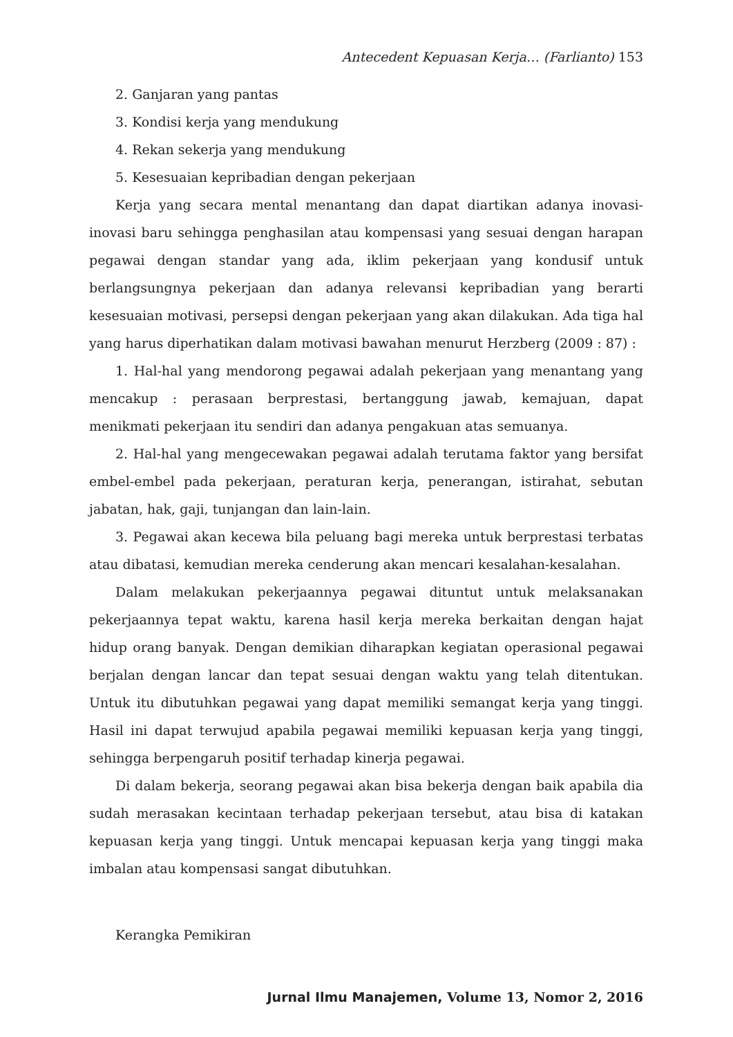Antecedent Kepuasan Kerja… (Farlianto) 153
2. Ganjaran yang pantas
3. Kondisi kerja yang mendukung
4. Rekan sekerja yang mendukung
5. Kesesuaian kepribadian dengan pekerjaan
Kerja yang secara mental menantang dan dapat diartikan adanya inovasi-inovasi baru sehingga penghasilan atau kompensasi yang sesuai dengan harapan pegawai dengan standar yang ada, iklim pekerjaan yang kondusif untuk berlangsungnya pekerjaan dan adanya relevansi kepribadian yang berarti kesesuaian motivasi, persepsi dengan pekerjaan yang akan dilakukan. Ada tiga hal yang harus diperhatikan dalam motivasi bawahan menurut Herzberg (2009 : 87) :
1. Hal-hal yang mendorong pegawai adalah pekerjaan yang menantang yang mencakup : perasaan berprestasi, bertanggung jawab, kemajuan, dapat menikmati pekerjaan itu sendiri dan adanya pengakuan atas semuanya.
2. Hal-hal yang mengecewakan pegawai adalah terutama faktor yang bersifat embel-embel pada pekerjaan, peraturan kerja, penerangan, istirahat, sebutan jabatan, hak, gaji, tunjangan dan lain-lain.
3. Pegawai akan kecewa bila peluang bagi mereka untuk berprestasi terbatas atau dibatasi, kemudian mereka cenderung akan mencari kesalahan-kesalahan.
Dalam melakukan pekerjaannya pegawai dituntut untuk melaksanakan pekerjaannya tepat waktu, karena hasil kerja mereka berkaitan dengan hajat hidup orang banyak. Dengan demikian diharapkan kegiatan operasional pegawai berjalan dengan lancar dan tepat sesuai dengan waktu yang telah ditentukan. Untuk itu dibutuhkan pegawai yang dapat memiliki semangat kerja yang tinggi. Hasil ini dapat terwujud apabila pegawai memiliki kepuasan kerja yang tinggi, sehingga berpengaruh positif terhadap kinerja pegawai.
Di dalam bekerja, seorang pegawai akan bisa bekerja dengan baik apabila dia sudah merasakan kecintaan terhadap pekerjaan tersebut, atau bisa di katakan kepuasan kerja yang tinggi. Untuk mencapai kepuasan kerja yang tinggi maka imbalan atau kompensasi sangat dibutuhkan.
Kerangka Pemikiran
Jurnal Ilmu Manajemen, Volume 13, Nomor 2, 2016